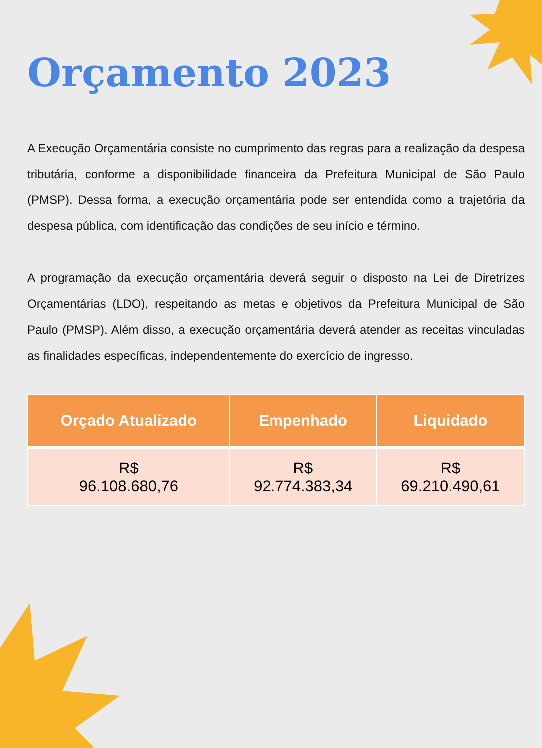Orçamento 2023
A Execução Orçamentária consiste no cumprimento das regras para a realização da despesa tributária, conforme a disponibilidade financeira da Prefeitura Municipal de São Paulo (PMSP). Dessa forma, a execução orçamentária pode ser entendida como a trajetória da despesa pública, com identificação das condições de seu início e término.
A programação da execução orçamentária deverá seguir o disposto na Lei de Diretrizes Orçamentárias (LDO), respeitando as metas e objetivos da Prefeitura Municipal de São Paulo (PMSP). Além disso, a execução orçamentária deverá atender as receitas vinculadas as finalidades específicas, independentemente do exercício de ingresso.
| Orçado Atualizado | Empenhado | Liquidado |
| --- | --- | --- |
| R$ 96.108.680,76 | R$ 92.774.383,34 | R$ 69.210.490,61 |